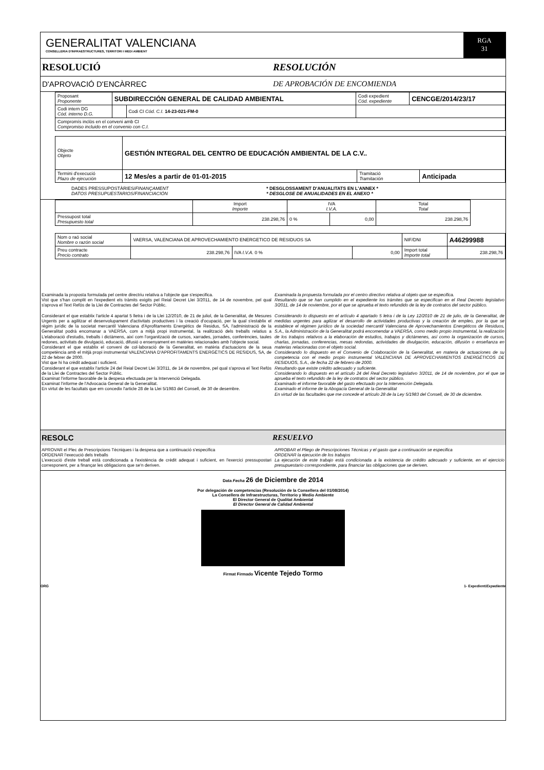GENERALITAT VALENCIANA
CONSELLERIA D'INFRAESTRUCTURES, TERRITORI I MEDI AMBIENT
RGA
31
RESOLUCIÓ RESOLUCIÓN
D'APROVACIÓ D'ENCÀRREC DE APROBACIÓN DE ENCOMIENDA
| Proposant Proponente | SUBDIRECCIÓN GENERAL DE CALIDAD AMBIENTAL | | Codi expedient Cód. expediente | CENCGE/2014/23/17 |
| Codi intern DG Cód. interno D.G. | | Codi CI Cód. C.I. 14-23-021-FM-0 | | |
| Compromís inclòs en el conveni amb CI Compromiso incluido en el convenio con C.I. | | | | |
| Objecte Objeto | GESTIÓN INTEGRAL DEL CENTRO DE EDUCACIÓN AMBIENTAL DE LA C.V.. | | |
| Termini d'execució Plazo de ejecución | 12 Mes/es a partir de 01-01-2015 | Tramitació Tramitación | Anticipada |
DADES PRESSUPOSTÀRIES/FINANÇAMENT
DATOS PRESUPUESTARIOS/FINANCIACIÓN
* DESGLOSSAMENT D'ANUALITATS EN L'ANNEX *
* DESGLOSE DE ANUALIDADES EN EL ANEXO *
| | Import Importe | IVA I.V.A. | | Total Total |
| --- | --- | --- | --- | --- |
| Pressupost total Presupuesto total | 238.298,76 | 0 % | 0,00 | 238.298,76 |
| Nom o raó social Nombre o razón social | VAERSA, VALENCIANA DE APROVECHAMIENTO ENERGETICO DE RESIDUOS SA | | | NIF/DNI | A46299988 |
| Preu contracte Precio contrato | 238.298,76 | IVA I.V.A. 0 % | 0,00 | Import total Importe total | 238.298,76 |
Examinada la proposta formulada pel centre directriu relativa a l'objecte que s'especifica.
Vist que s'han complit en l'expedient els tràmits exigits pel Reial Decret Llei 3/2011, de 14 de novembre, pel qual s'aprova el Text Refós de la Llei de Contractes del Sector Públic.
Considerant el que establix l'article 4 apartat 5 lletra i de la Llei 12/2010, de 21 de juliol, de la Generalitat, de Mesures Urgents per a agilitzar el desenvolupament d'activitats productives i la creació d'ocupació, per la qual s'establix el règim jurídic de la societat mercantil Valenciana d'Aprofitaments Energètics de Residus, SA, l'administració de la Generalitat podrà encomanar a VAERSA, com a mitjà propi instrumental, la realització dels treballs relatius a L'elaboració d'estudis, treballs i dictàmens, així com l'organització de cursos, xarrades, jornades, conferències, taules redones, activitats de divulgació, educació, difusió o ensenyament en matèries relacionades amb l'objecte social.
Considerant el que establix el conveni de col·laboració de la Generalitat, en matèria d'actuacions de la seua competència amb el mitjà propi instrumental VALENCIANA D'APROFITAMENTS ENERGÈTICS DE RESIDUS, SA, de 22 de febrer de 2000.
Vist que hi ha crèdit adequat i suficient.
Considerant el que establix l'article 24 del Reial Decret Llei 3/2011, de 14 de novembre, pel qual s'aprova el Text Refós de la Llei de Contractes del Sector Públic.
Examinat l'informe favorable de la despesa efectuada per la Intervenció Delegada.
Examinat l'informe de l'Advocacia General de la Generalitat.
En virtut de les facultats que em concedix l'article 28 de la Llei 5/1983 del Consell, de 30 de desembre.
Examinada la propuesta formulada por el centro directivo relativa al objeto que se especifica.
Resultando que se han cumplido en el expediente los trámites que se especifican en el Real Decreto legislativo 3/2011, de 14 de noviembre, por el que se aprueba el texto refundido de la ley de contratos del sector público.
Considerando lo dispuesto en el artículo 4 apartado 5 letra i de la Ley 12/2010 de 21 de julio, de la Generalitat, de medidas urgentes para agilizar el desarrollo de actividades productivas y la creación de empleo, por la que se establece el régimen jurídico de la sociedad mercantil Valenciana de Aprovechamientos Energéticos de Residuos, S.A., la Administración de la Generalitat podrá encomendar a VAERSA, como medio propio instrumental, la realización de los trabajos relativos a la elaboración de estudios, trabajos y dictámenes, así como la organización de cursos, charlas, jornadas, conferencias, mesas redondas, actividades de divulgación, educación, difusión o enseñanza en materias relacionadas con el objeto social.
Considerando lo dispuesto en el Convenio de Colaboración de la Generalitat, en materia de actuaciones de su competencia con el medio propio instrumental VALENCIANA DE APROVECHAMIENTOS ENERGÉTICOS DE RESIDUOS, S.A., de fecha 22 de febrero de 2000.
Resultando que existe crédito adecuado y suficiente.
Considerando lo dispuesto en el artículo 24 del Real Decreto legislativo 3/2011, de 14 de noviembre, por el que se aprueba el texto refundido de la ley de contratos del sector público.
Examinado el informe favorable del gasto efectuado por la Intervención Delegada.
Examinado el informe de la Abogacía General de la Generalitat
En virtud de las facultades que me concede el artículo 28 de la Ley 5/1983 del Consell, de 30 de diciembre.
RESOLC RESUELVO
APROVAR el Plec de Prescripcions Tècniques i la despesa que a continuació s'especifica
ORDENAR l'execució dels treballs
L'execució d'este treball està condicionada a l'existència de crèdit adequat i suficient, en l'exercici pressupostari corresponent, per a finançar les obligacions que se'n deriven.
APROBAR el Pliego de Prescripciones Técnicas y el gasto que a continuación se especifica
ORDENAR la ejecución de los trabajos
La ejecución de este trabajo está condicionada a la existencia de crédito adecuado y suficiente, en el ejercicio presupuestario correspondiente, para financiar las obligaciones que se deriven.
Data Fecha 26 de Diciembre de 2014
Por delegación de competencias (Resolución de la Consellera del 01/08/2014)
La Consellera de Infraestructuras, Territorio y Medio Ambiente
El Director General de Qualitat Ambiental
El Director General de Calidad Ambiental
Firmat Firmado Vicente Tejedo Tormo
ORG 1- Expedient/Expediente